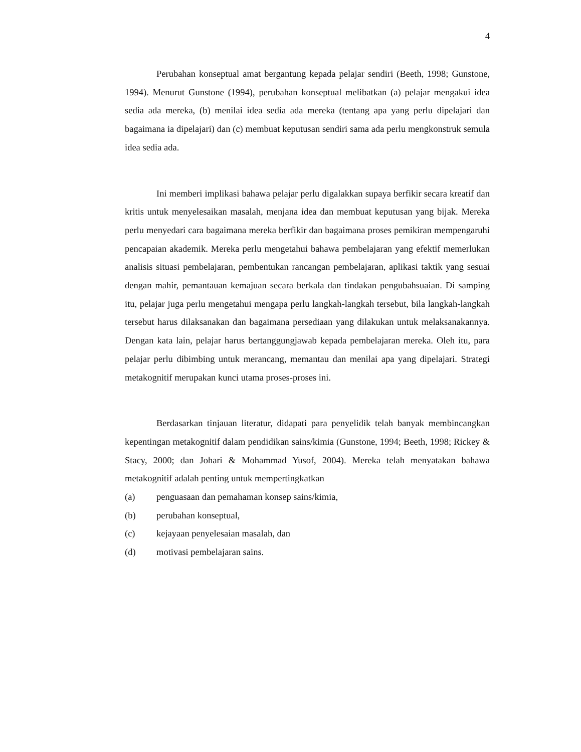4
Perubahan konseptual amat bergantung kepada pelajar sendiri (Beeth, 1998; Gunstone, 1994). Menurut Gunstone (1994), perubahan konseptual melibatkan (a) pelajar mengakui idea sedia ada mereka, (b) menilai idea sedia ada mereka (tentang apa yang perlu dipelajari dan bagaimana ia dipelajari) dan (c) membuat keputusan sendiri sama ada perlu mengkonstruk semula idea sedia ada.
Ini memberi implikasi bahawa pelajar perlu digalakkan supaya berfikir secara kreatif dan kritis untuk menyelesaikan masalah, menjana idea dan membuat keputusan yang bijak. Mereka perlu menyedari cara bagaimana mereka berfikir dan bagaimana proses pemikiran mempengaruhi pencapaian akademik. Mereka perlu mengetahui bahawa pembelajaran yang efektif memerlukan analisis situasi pembelajaran, pembentukan rancangan pembelajaran, aplikasi taktik yang sesuai dengan mahir, pemantauan kemajuan secara berkala dan tindakan pengubahsuaian. Di samping itu, pelajar juga perlu mengetahui mengapa perlu langkah-langkah tersebut, bila langkah-langkah tersebut harus dilaksanakan dan bagaimana persediaan yang dilakukan untuk melaksanakannya. Dengan kata lain, pelajar harus bertanggungjawab kepada pembelajaran mereka. Oleh itu, para pelajar perlu dibimbing untuk merancang, memantau dan menilai apa yang dipelajari. Strategi metakognitif merupakan kunci utama proses-proses ini.
Berdasarkan tinjauan literatur, didapati para penyelidik telah banyak membincangkan kepentingan metakognitif dalam pendidikan sains/kimia (Gunstone, 1994; Beeth, 1998; Rickey & Stacy, 2000; dan Johari & Mohammad Yusof, 2004). Mereka telah menyatakan bahawa metakognitif adalah penting untuk mempertingkatkan
(a) penguasaan dan pemahaman konsep sains/kimia,
(b) perubahan konseptual,
(c) kejayaan penyelesaian masalah, dan
(d) motivasi pembelajaran sains.